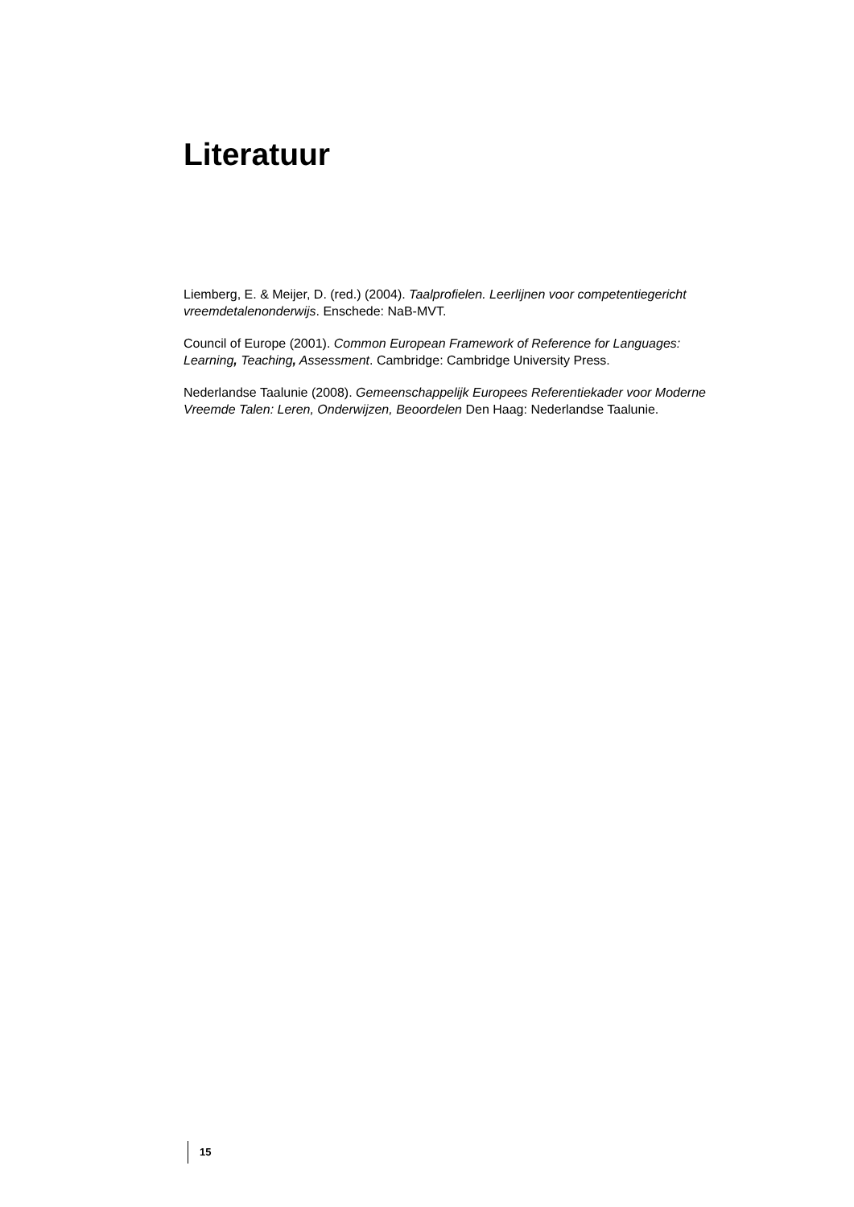Literatuur
Liemberg, E. & Meijer, D. (red.) (2004). Taalprofielen. Leerlijnen voor competentiegericht vreemdetalenonderwijs. Enschede: NaB-MVT.
Council of Europe (2001). Common European Framework of Reference for Languages: Learning, Teaching, Assessment. Cambridge: Cambridge University Press.
Nederlandse Taalunie (2008). Gemeenschappelijk Europees Referentiekader voor Moderne Vreemde Talen: Leren, Onderwijzen, Beoordelen Den Haag: Nederlandse Taalunie.
15